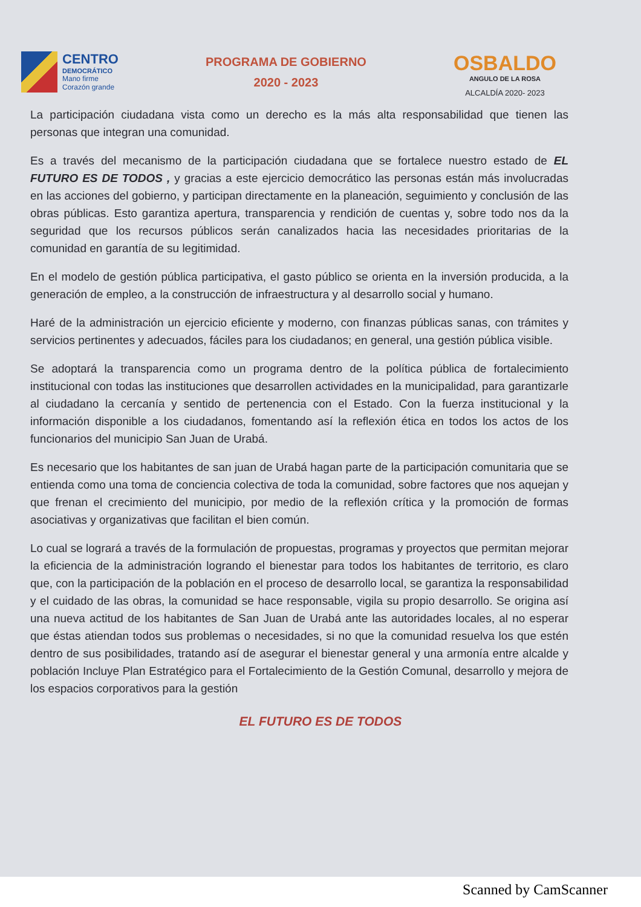CENTRO
DEMOCRÁTICO
Mano firme
Corazón grande
PROGRAMA DE GOBIERNO
2020 - 2023
OSBALDO
ANGULO DE LA ROSA
ALCALDÍA 2020- 2023
La participación ciudadana vista como un derecho es la más alta responsabilidad que tienen las personas que integran una comunidad.
Es a través del mecanismo de la participación ciudadana que se fortalece nuestro estado de EL FUTURO ES DE TODOS , y gracias a este ejercicio democrático las personas están más involucradas en las acciones del gobierno, y participan directamente en la planeación, seguimiento y conclusión de las obras públicas. Esto garantiza apertura, transparencia y rendición de cuentas y, sobre todo nos da la seguridad que los recursos públicos serán canalizados hacia las necesidades prioritarias de la comunidad en garantía de su legitimidad.
En el modelo de gestión pública participativa, el gasto público se orienta en la inversión producida, a la generación de empleo, a la construcción de infraestructura y al desarrollo social y humano.
Haré de la administración un ejercicio eficiente y moderno, con finanzas públicas sanas, con trámites y servicios pertinentes y adecuados, fáciles para los ciudadanos; en general, una gestión pública visible.
Se adoptará la transparencia como un programa dentro de la política pública de fortalecimiento institucional con todas las instituciones que desarrollen actividades en la municipalidad, para garantizarle al ciudadano la cercanía y sentido de pertenencia con el Estado. Con la fuerza institucional y la información disponible a los ciudadanos, fomentando así la reflexión ética en todos los actos de los funcionarios del municipio San Juan de Urabá.
Es necesario que los habitantes de san juan de Urabá hagan parte de la participación comunitaria que se entienda como una toma de conciencia colectiva de toda la comunidad, sobre factores que nos aquejan y que frenan el crecimiento del municipio, por medio de la reflexión crítica y la promoción de formas asociativas y organizativas que facilitan el bien común.
Lo cual se logrará a través de la formulación de propuestas, programas y proyectos que permitan mejorar la eficiencia de la administración logrando el bienestar para todos los habitantes de territorio, es claro que, con la participación de la población en el proceso de desarrollo local, se garantiza la responsabilidad y el cuidado de las obras, la comunidad se hace responsable, vigila su propio desarrollo. Se origina así una nueva actitud de los habitantes de San Juan de Urabá ante las autoridades locales, al no esperar que éstas atiendan todos sus problemas o necesidades, si no que la comunidad resuelva los que estén dentro de sus posibilidades, tratando así de asegurar el bienestar general y una armonía entre alcalde y población Incluye Plan Estratégico para el Fortalecimiento de la Gestión Comunal, desarrollo y mejora de los espacios corporativos para la gestión
EL FUTURO ES DE TODOS
Scanned by CamScanner